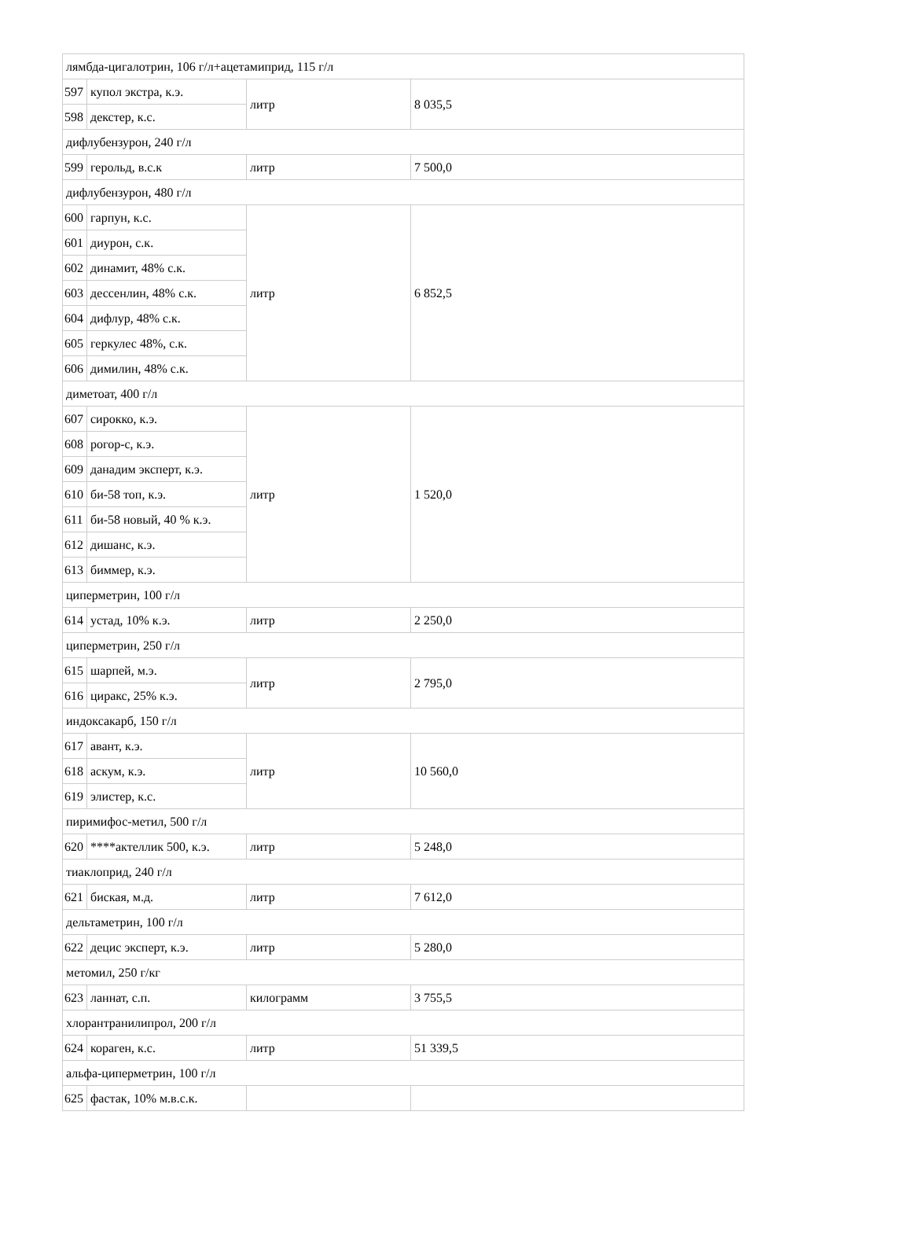| лямбда-цигалотрин, 106 г/л+ацетамиприд, 115 г/л | | | |
| 597 | купол экстра, к.э. | литр | 8 035,5 |
| 598 | декстер, к.с. | | |
| дифлубензурон, 240 г/л | | | |
| 599 | герольд, в.с.к | литр | 7 500,0 |
| дифлубензурон, 480 г/л | | | |
| 600 | гарпун, к.с. | литр | 6 852,5 |
| 601 | диурон, с.к. | | |
| 602 | динамит, 48% с.к. | | |
| 603 | дессенлин, 48% с.к. | | |
| 604 | дифлур, 48% с.к. | | |
| 605 | геркулес 48%, с.к. | | |
| 606 | димилин, 48% с.к. | | |
| диметоат, 400 г/л | | | |
| 607 | сирокко, к.э. | литр | 1 520,0 |
| 608 | рогор-с, к.э. | | |
| 609 | данадим эксперт, к.э. | | |
| 610 | би-58 топ, к.э. | | |
| 611 | би-58 новый, 40 % к.э. | | |
| 612 | дишанс, к.э. | | |
| 613 | биммер, к.э. | | |
| циперметрин, 100 г/л | | | |
| 614 | устад, 10% к.э. | литр | 2 250,0 |
| циперметрин, 250 г/л | | | |
| 615 | шарпей, м.э. | литр | 2 795,0 |
| 616 | циракс, 25% к.э. | | |
| индоксакарб, 150 г/л | | | |
| 617 | авант, к.э. | литр | 10 560,0 |
| 618 | аскум, к.э. | | |
| 619 | элистер, к.с. | | |
| пиримифос-метил, 500 г/л | | | |
| 620 | ****актеллик 500, к.э. | литр | 5 248,0 |
| тиаклоприд, 240 г/л | | | |
| 621 | биская, м.д. | литр | 7 612,0 |
| дельтаметрин, 100 г/л | | | |
| 622 | децис эксперт, к.э. | литр | 5 280,0 |
| метомил, 250 г/кг | | | |
| 623 | ланнат, с.п. | килограмм | 3 755,5 |
| хлорантранилипрол, 200 г/л | | | |
| 624 | кораген, к.с. | литр | 51 339,5 |
| альфа-циперметрин, 100 г/л | | | |
| 625 | фастак, 10% м.в.с.к. | | |